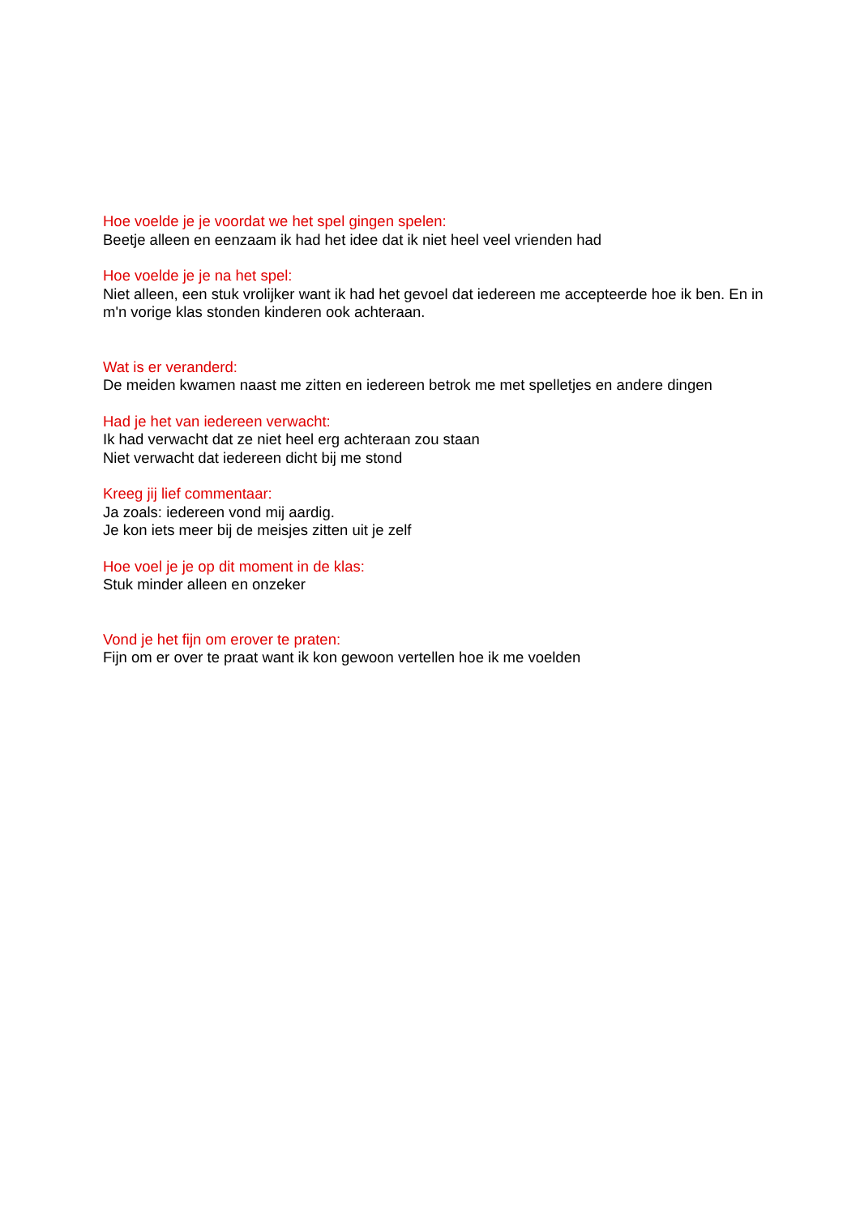Hoe voelde je je voordat we het spel gingen spelen:
Beetje alleen en eenzaam ik had het idee dat ik niet heel veel vrienden had
Hoe voelde je je na het spel:
Niet alleen, een stuk vrolijker want ik had het gevoel dat iedereen me accepteerde hoe ik ben. En in m'n vorige klas stonden kinderen ook achteraan.
Wat is er veranderd:
De meiden kwamen naast me zitten en iedereen betrok me met spelletjes en andere dingen
Had je het van iedereen verwacht:
Ik had verwacht dat ze niet heel erg achteraan zou staan
Niet verwacht dat iedereen dicht bij me stond
Kreeg jij lief commentaar:
Ja zoals: iedereen vond mij aardig.
Je kon iets meer bij de meisjes zitten uit je zelf
Hoe voel je je op dit moment in de klas:
Stuk minder alleen en onzeker
Vond je het fijn om erover te praten:
Fijn om er over te praat want ik kon gewoon vertellen hoe ik me voelden